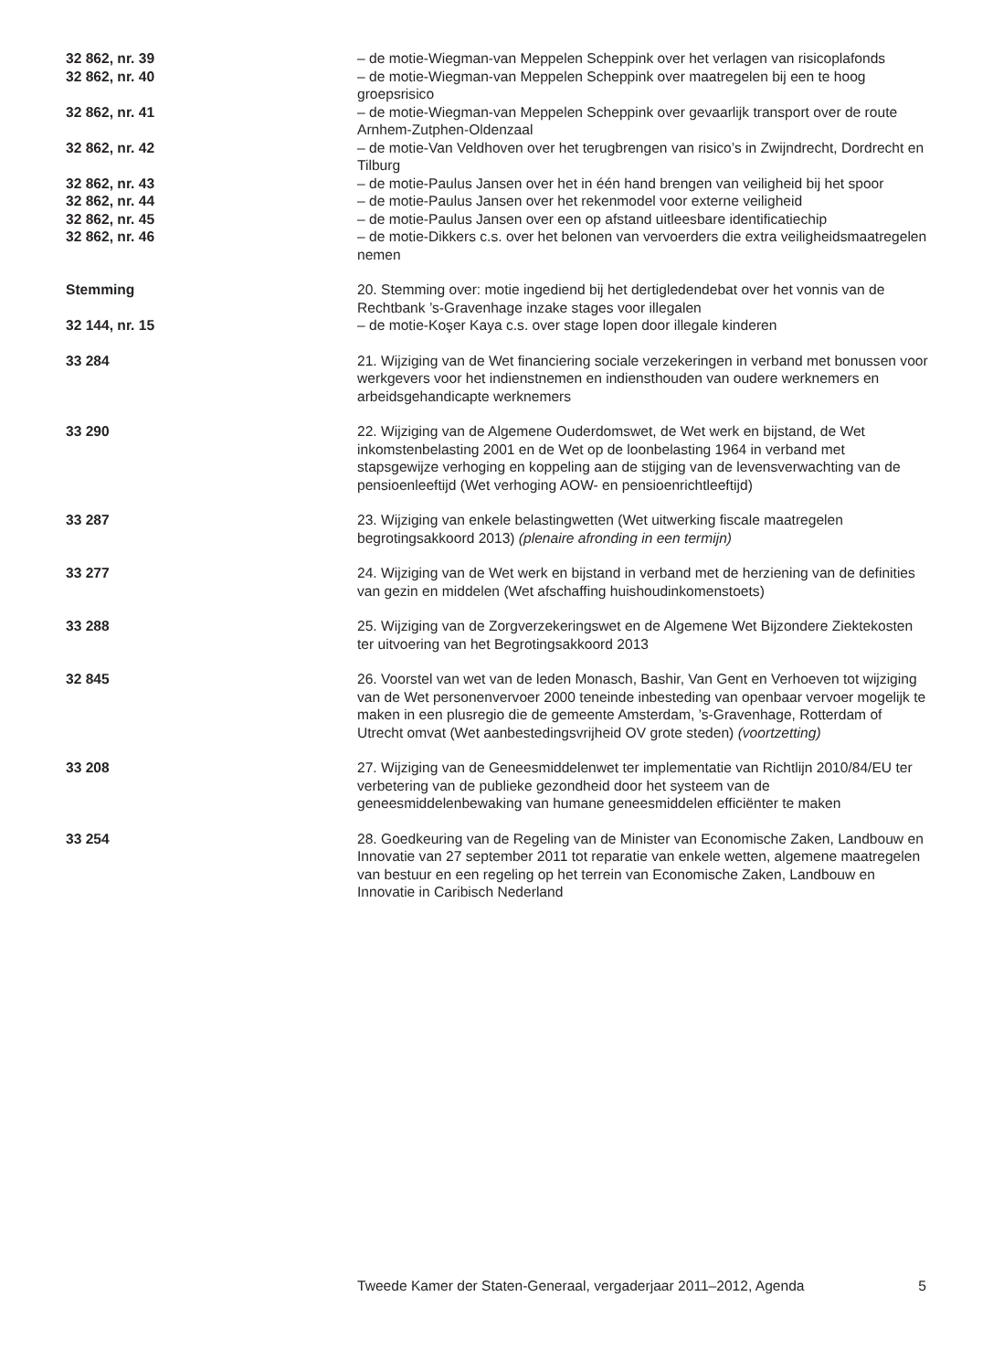32 862, nr. 39 – de motie-Wiegman-van Meppelen Scheppink over het verlagen van risicoplafonds
32 862, nr. 40 – de motie-Wiegman-van Meppelen Scheppink over maatregelen bij een te hoog groepsrisico
32 862, nr. 41 – de motie-Wiegman-van Meppelen Scheppink over gevaarlijk transport over de route Arnhem-Zutphen-Oldenzaal
32 862, nr. 42 – de motie-Van Veldhoven over het terugbrengen van risico’s in Zwijndrecht, Dordrecht en Tilburg
32 862, nr. 43 – de motie-Paulus Jansen over het in één hand brengen van veiligheid bij het spoor
32 862, nr. 44 – de motie-Paulus Jansen over het rekenmodel voor externe veiligheid
32 862, nr. 45 – de motie-Paulus Jansen over een op afstand uitleesbare identificatiechip
32 862, nr. 46 – de motie-Dikkers c.s. over het belonen van vervoerders die extra veiligheidsmaatregelen nemen
Stemming 20. Stemming over: motie ingediend bij het dertigledendebat over het vonnis van de Rechtbank ’s-Gravenhage inzake stages voor illegalen
32 144, nr. 15 – de motie-Koşer Kaya c.s. over stage lopen door illegale kinderen
33 284 21. Wijziging van de Wet financiering sociale verzekeringen in verband met bonussen voor werkgevers voor het indienstnemen en indiensthouden van oudere werknemers en arbeidsgehandicapte werknemers
33 290 22. Wijziging van de Algemene Ouderdomswet, de Wet werk en bijstand, de Wet inkomstenbelasting 2001 en de Wet op de loonbelasting 1964 in verband met stapsgewijze verhoging en koppeling aan de stijging van de levensverwachting van de pensioenleeftijd (Wet verhoging AOW- en pensioenrichtleeftijd)
33 287 23. Wijziging van enkele belastingwetten (Wet uitwerking fiscale maatregelen begrotingsakkoord 2013) (plenaire afronding in een termijn)
33 277 24. Wijziging van de Wet werk en bijstand in verband met de herziening van de definities van gezin en middelen (Wet afschaffing huishoudinkomenstoets)
33 288 25. Wijziging van de Zorgverzekeringswet en de Algemene Wet Bijzondere Ziektekosten ter uitvoering van het Begrotingsakkoord 2013
32 845 26. Voorstel van wet van de leden Monasch, Bashir, Van Gent en Verhoeven tot wijziging van de Wet personenvervoer 2000 teneinde inbesteding van openbaar vervoer mogelijk te maken in een plusregio die de gemeente Amsterdam, ’s-Gravenhage, Rotterdam of Utrecht omvat (Wet aanbestedingsvrijheid OV grote steden) (voortzetting)
33 208 27. Wijziging van de Geneesmiddelenwet ter implementatie van Richtlijn 2010/84/EU ter verbetering van de publieke gezondheid door het systeem van de geneesmiddelenbewaking van humane geneesmiddelen efficiënter te maken
33 254 28. Goedkeuring van de Regeling van de Minister van Economische Zaken, Landbouw en Innovatie van 27 september 2011 tot reparatie van enkele wetten, algemene maatregelen van bestuur en een regeling op het terrein van Economische Zaken, Landbouw en Innovatie in Caribisch Nederland
Tweede Kamer der Staten-Generaal, vergaderjaar 2011–2012, Agenda 5